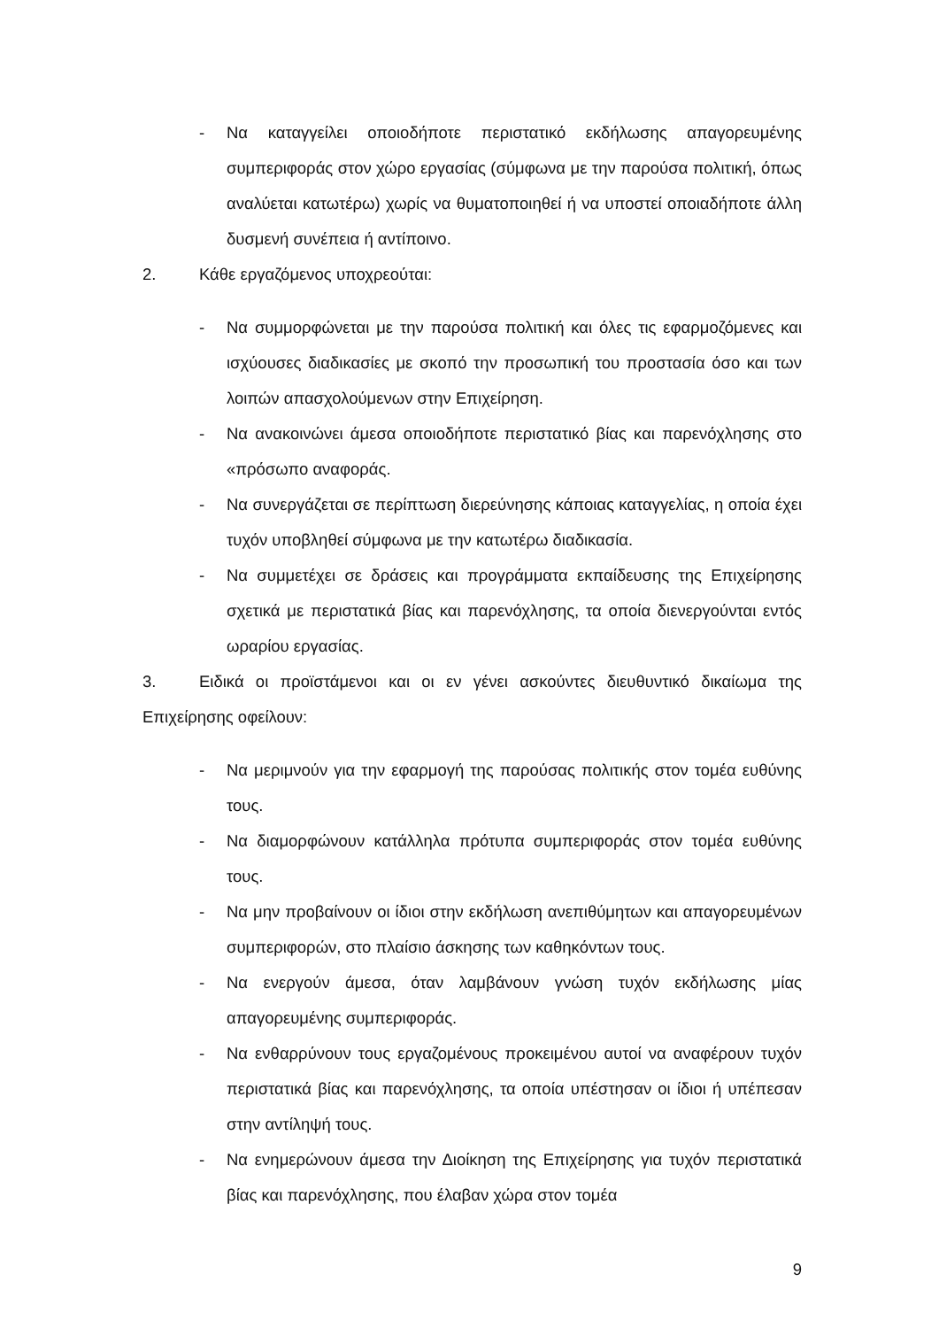- Να καταγγείλει οποιοδήποτε περιστατικό εκδήλωσης απαγορευμένης συμπεριφοράς στον χώρο εργασίας (σύμφωνα με την παρούσα πολιτική, όπως αναλύεται κατωτέρω) χωρίς να θυματοποιηθεί ή να υποστεί οποιαδήποτε άλλη δυσμενή συνέπεια ή αντίποινο.
2. Κάθε εργαζόμενος υποχρεούται:
- Να συμμορφώνεται με την παρούσα πολιτική και όλες τις εφαρμοζόμενες και ισχύουσες διαδικασίες με σκοπό την προσωπική του προστασία όσο και των λοιπών απασχολούμενων στην Επιχείρηση.
- Να ανακοινώνει άμεσα οποιοδήποτε περιστατικό βίας και παρενόχλησης στο «πρόσωπο αναφοράς.
- Να συνεργάζεται σε περίπτωση διερεύνησης κάποιας καταγγελίας, η οποία έχει τυχόν υποβληθεί σύμφωνα με την κατωτέρω διαδικασία.
- Να συμμετέχει σε δράσεις και προγράμματα εκπαίδευσης της Επιχείρησης σχετικά με περιστατικά βίας και παρενόχλησης, τα οποία διενεργούνται εντός ωραρίου εργασίας.
3. Ειδικά οι προϊστάμενοι και οι εν γένει ασκούντες διευθυντικό δικαίωμα της Επιχείρησης οφείλουν:
- Να μεριμνούν για την εφαρμογή της παρούσας πολιτικής στον τομέα ευθύνης τους.
- Να διαμορφώνουν κατάλληλα πρότυπα συμπεριφοράς στον τομέα ευθύνης τους.
- Να μην προβαίνουν οι ίδιοι στην εκδήλωση ανεπιθύμητων και απαγορευμένων συμπεριφορών, στο πλαίσιο άσκησης των καθηκόντων τους.
- Να ενεργούν άμεσα, όταν λαμβάνουν γνώση τυχόν εκδήλωσης μίας απαγορευμένης συμπεριφοράς.
- Να ενθαρρύνουν τους εργαζομένους προκειμένου αυτοί να αναφέρουν τυχόν περιστατικά βίας και παρενόχλησης, τα οποία υπέστησαν οι ίδιοι ή υπέπεσαν στην αντίληψή τους.
- Να ενημερώνουν άμεσα την Διοίκηση της Επιχείρησης για τυχόν περιστατικά βίας και παρενόχλησης, που έλαβαν χώρα στον τομέα
9